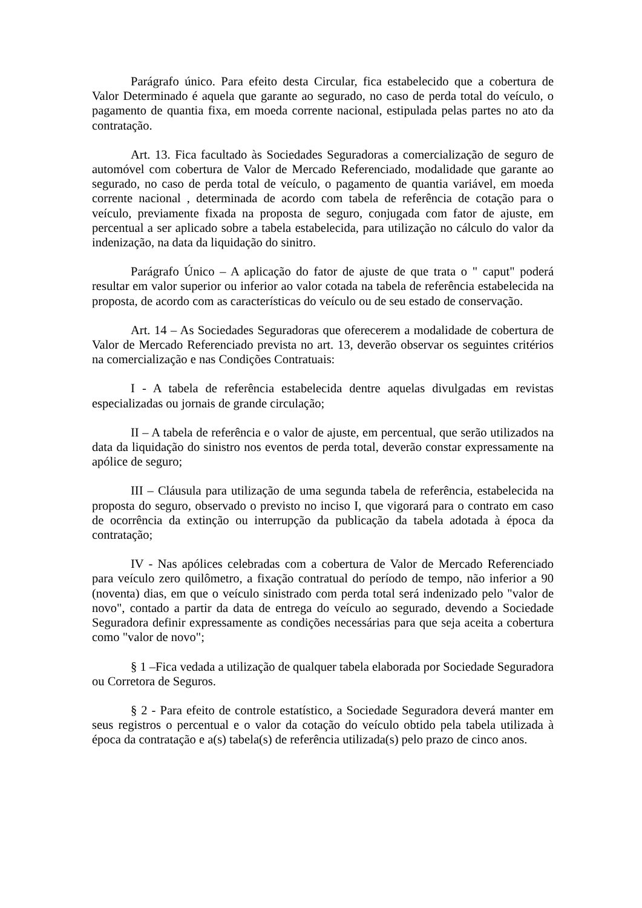Parágrafo único. Para efeito desta Circular, fica estabelecido que a cobertura de Valor Determinado é aquela que garante ao segurado, no caso de perda total do veículo, o pagamento de quantia fixa, em moeda corrente nacional, estipulada pelas partes no ato da contratação.
Art. 13. Fica facultado às Sociedades Seguradoras a comercialização de seguro de automóvel com cobertura de Valor de Mercado Referenciado, modalidade que garante ao segurado, no caso de perda total de veículo, o pagamento de quantia variável, em moeda corrente nacional , determinada de acordo com tabela de referência de cotação para o veículo, previamente fixada na proposta de seguro, conjugada com fator de ajuste, em percentual a ser aplicado sobre a tabela estabelecida, para utilização no cálculo do valor da indenização, na data da liquidação do sinitro.
Parágrafo Único – A aplicação do fator de ajuste de que trata o " caput" poderá resultar em valor superior ou inferior ao valor cotada na tabela de referência estabelecida na proposta, de acordo com as características do veículo ou de seu estado de conservação.
Art. 14 – As Sociedades Seguradoras que oferecerem a modalidade de cobertura de Valor de Mercado Referenciado prevista no art. 13, deverão observar os seguintes critérios na comercialização e nas Condições Contratuais:
I - A tabela de referência estabelecida dentre aquelas divulgadas em revistas especializadas ou jornais de grande circulação;
II – A tabela de referência e o valor de ajuste, em percentual, que serão utilizados na data da liquidação do sinistro nos eventos de perda total, deverão constar expressamente na apólice de seguro;
III – Cláusula para utilização de uma segunda tabela de referência, estabelecida na proposta do seguro, observado o previsto no inciso I, que vigorará para o contrato em caso de ocorrência da extinção ou interrupção da publicação da tabela adotada à época da contratação;
IV - Nas apólices celebradas com a cobertura de Valor de Mercado Referenciado para veículo zero quilômetro, a fixação contratual do período de tempo, não inferior a 90 (noventa) dias, em que o veículo sinistrado com perda total será indenizado pelo "valor de novo", contado a partir da data de entrega do veículo ao segurado, devendo a Sociedade Seguradora definir expressamente as condições necessárias para que seja aceita a cobertura como "valor de novo";
§ 1 –Fica vedada a utilização de qualquer tabela elaborada por Sociedade Seguradora ou Corretora de Seguros.
§ 2 - Para efeito de controle estatístico, a Sociedade Seguradora deverá manter em seus registros o percentual e o valor da cotação do veículo obtido pela tabela utilizada à época da contratação e a(s) tabela(s) de referência utilizada(s) pelo prazo de cinco anos.